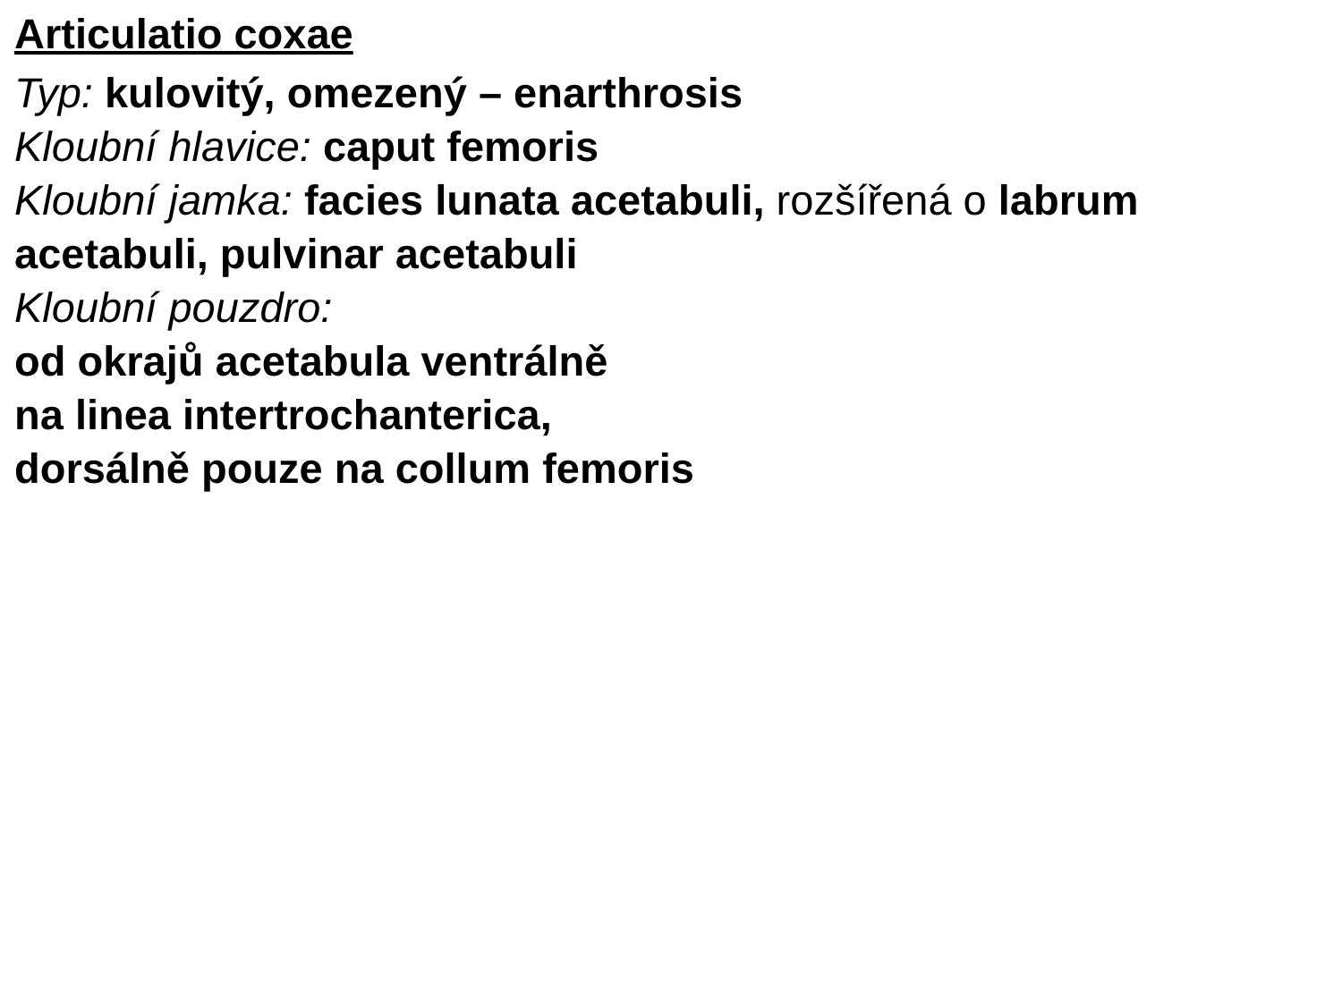Articulatio coxae
Typ: kulovitý, omezený – enarthrosis
Kloubní hlavice: caput femoris
Kloubní jamka: facies lunata acetabuli, rozšířená o labrum acetabuli, pulvinar acetabuli
Kloubní pouzdro:
od okrajů acetabula ventrálně
na linea intertrochanterica,
dorsálně pouze na collum femoris